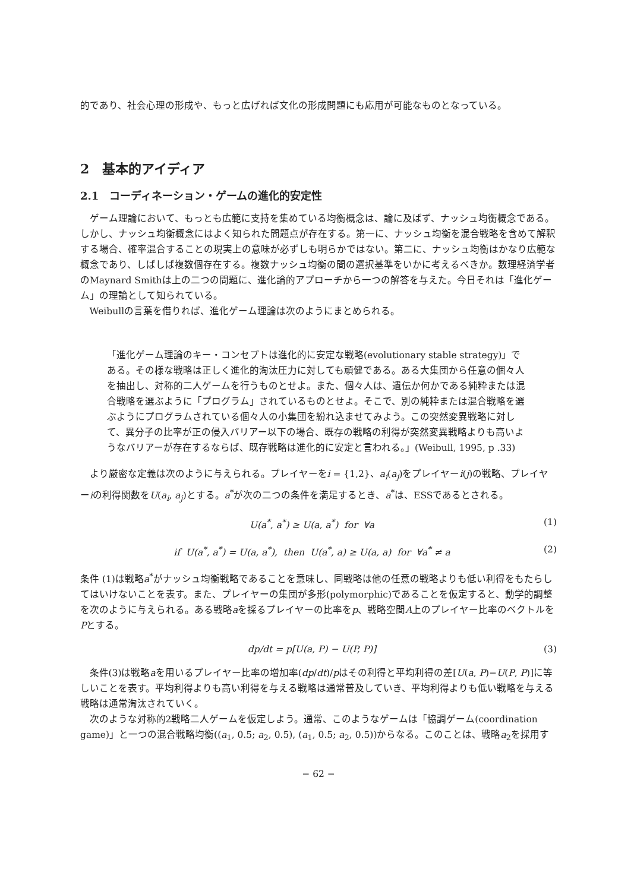的であり、社会心理の形成や、もっと広げれば文化の形成問題にも応用が可能なものとなっている。
2　基本的アイディア
2.1　コーディネーション・ゲームの進化的安定性
ゲーム理論において、もっとも広範に支持を集めている均衡概念は、論に及ばず、ナッシュ均衡概念である。しかし、ナッシュ均衡概念にはよく知られた問題点が存在する。第一に、ナッシュ均衡を混合戦略を含めて解釈する場合、確率混合することの現実上の意味が必ずしも明らかではない。第二に、ナッシュ均衡はかなり広範な概念であり、しばしば複数個存在する。複数ナッシュ均衡の間の選択基準をいかに考えるべきか。数理経済学者のMaynard Smithは上の二つの問題に、進化論的アプローチから一つの解答を与えた。今日それは「進化ゲーム」の理論として知られている。
Weibullの言葉を借りれば、進化ゲーム理論は次のようにまとめられる。
「進化ゲーム理論のキー・コンセプトは進化的に安定な戦略(evolutionary stable strategy)」である。その様な戦略は正しく進化的淘汰圧力に対しても頑健である。ある大集団から任意の個々人を抽出し、対称的二人ゲームを行うものとせよ。また、個々人は、遺伝か何かである純粋または混合戦略を選ぶように「プログラム」されているものとせよ。そこで、別の純粋または混合戦略を選ぶようにプログラムされている個々人の小集団を紛れ込ませてみよう。この突然変異戦略に対して、異分子の比率が正の侵入バリアー以下の場合、既存の戦略の利得が突然変異戦略よりも高いようなバリアーが存在するならば、既存戦略は進化的に安定と言われる。」(Weibull, 1995, p .33)
より厳密な定義は次のように与えられる。プレイヤーをi = {1,2}、a<sub>i</sub>(a<sub>j</sub>)をプレイヤーi(j)の戦略、プレイヤーiの利得関数をU(a<sub>i</sub>, a<sub>j</sub>)とする。a<sup>*</sup>が次の二つの条件を満足するとき、a<sup>*</sup>は、ESSであるとされる。
U(a<sup>*</sup>, a<sup>*</sup>) ≥ U(a, a<sup>*</sup>) for ∀a (1)
if U(a<sup>*</sup>, a<sup>*</sup>) = U(a, a<sup>*</sup>), then U(a<sup>*</sup>, a) ≥ U(a, a) for ∀a<sup>*</sup> ≠ a (2)
条件 (1)は戦略a<sup>*</sup>がナッシュ均衡戦略であることを意味し、同戦略は他の任意の戦略よりも低い利得をもたらしてはいけないことを表す。また、プレイヤーの集団が多形(polymorphic)であることを仮定すると、動学的調整を次のように与えられる。ある戦略aを採るプレイヤーの比率をp、戦略空間A上のプレイヤー比率のベクトルをPとする。
dp/dt = p[U(a, P) − U(P, P)] (3)
条件(3)は戦略aを用いるプレイヤー比率の増加率(dp/dt)/pはその利得と平均利得の差[U(a, P)−U(P, P)]に等しいことを表す。平均利得よりも高い利得を与える戦略は通常普及していき、平均利得よりも低い戦略を与える戦略は通常淘汰されていく。
次のような対称的2戦略二人ゲームを仮定しよう。通常、このようなゲームは「協調ゲーム(coordination game)」と一つの混合戦略均衡((a<sub>1</sub>, 0.5; a<sub>2</sub>, 0.5), (a<sub>1</sub>, 0.5; a<sub>2</sub>, 0.5))からなる。このことは、戦略a<sub>2</sub>を採用す
− 62 −